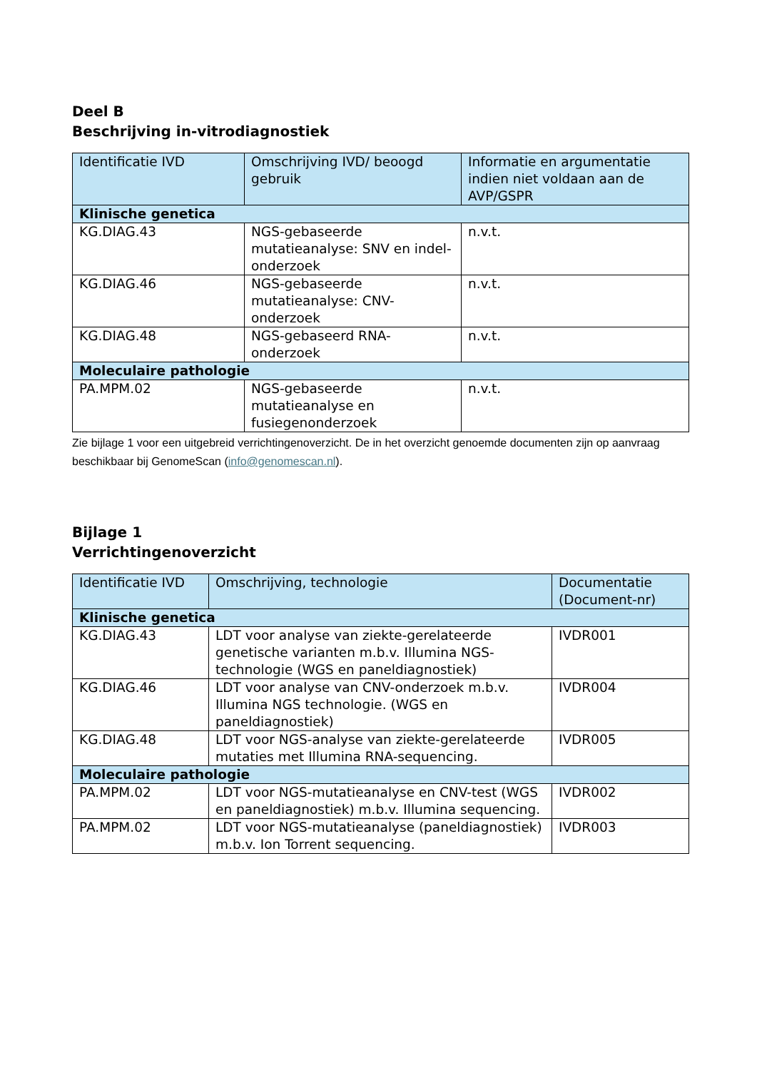Deel B
Beschrijving in-vitrodiagnostiek
| Identificatie IVD | Omschrijving IVD/ beoogd gebruik | Informatie en argumentatie indien niet voldaan aan de AVP/GSPR |
| --- | --- | --- |
| Klinische genetica | | |
| KG.DIAG.43 | NGS-gebaseerde mutatieanalyse: SNV en indel-onderzoek | n.v.t. |
| KG.DIAG.46 | NGS-gebaseerde mutatieanalyse: CNV-onderzoek | n.v.t. |
| KG.DIAG.48 | NGS-gebaseerd RNA-onderzoek | n.v.t. |
| Moleculaire pathologie | | |
| PA.MPM.02 | NGS-gebaseerde mutatieanalyse en fusiegenonderzoek | n.v.t. |
Zie bijlage 1 voor een uitgebreid verrichtingenoverzicht. De in het overzicht genoemde documenten zijn op aanvraag beschikbaar bij GenomeScan (info@genomescan.nl).
Bijlage 1
Verrichtingenoverzicht
| Identificatie IVD | Omschrijving, technologie | Documentatie (Document-nr) |
| --- | --- | --- |
| Klinische genetica | | |
| KG.DIAG.43 | LDT voor analyse van ziekte-gerelateerde genetische varianten m.b.v. Illumina NGS-technologie (WGS en paneldiagnostiek) | IVDR001 |
| KG.DIAG.46 | LDT voor analyse van CNV-onderzoek m.b.v. Illumina NGS technologie. (WGS en paneldiagnostiek) | IVDR004 |
| KG.DIAG.48 | LDT voor NGS-analyse van ziekte-gerelateerde mutaties met Illumina RNA-sequencing. | IVDR005 |
| Moleculaire pathologie | | |
| PA.MPM.02 | LDT voor NGS-mutatieanalyse en CNV-test (WGS en paneldiagnostiek) m.b.v. Illumina sequencing. | IVDR002 |
| PA.MPM.02 | LDT voor NGS-mutatieanalyse (paneldiagnostiek) m.b.v. Ion Torrent sequencing. | IVDR003 |